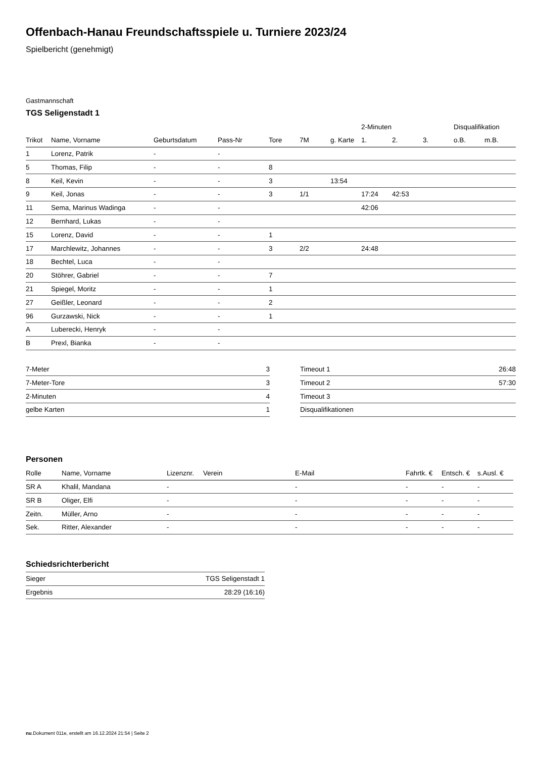Offenbach-Hanau Freundschaftsspiele u. Turniere 2023/24
Spielbericht (genehmigt)
Gastmannschaft
TGS Seligenstadt 1
| | | | | | | | 2-Minuten | | | Disqualifikation | |
| --- | --- | --- | --- | --- | --- | --- | --- | --- | --- | --- | --- |
| Trikot | Name, Vorname | Geburtsdatum | Pass-Nr | Tore | 7M | g. Karte | 1. | 2. | 3. | o.B. | m.B. |
| 1 | Lorenz, Patrik | - | - | | | | | | | | |
| 5 | Thomas, Filip | - | - | 8 | | | | | | | |
| 8 | Keil, Kevin | - | - | 3 | | 13:54 | | | | | |
| 9 | Keil, Jonas | - | - | 3 | 1/1 | | 17:24 | 42:53 | | | |
| 11 | Sema, Marinus Wadinga | - | - | | | | 42:06 | | | | |
| 12 | Bernhard, Lukas | - | - | | | | | | | | |
| 15 | Lorenz, David | - | - | 1 | | | | | | | |
| 17 | Marchlewitz, Johannes | - | - | 3 | 2/2 | | 24:48 | | | | |
| 18 | Bechtel, Luca | - | - | | | | | | | | |
| 20 | Stöhrer, Gabriel | - | - | 7 | | | | | | | |
| 21 | Spiegel, Moritz | - | - | 1 | | | | | | | |
| 27 | Geißler, Leonard | - | - | 2 | | | | | | | |
| 96 | Gurzawski, Nick | - | - | 1 | | | | | | | |
| A | Luberecki, Henryk | - | - | | | | | | | | |
| B | Prexl, Bianka | - | - | | | | | | | | |
| 7-Meter | 3 |
| 7-Meter-Tore | 3 |
| 2-Minuten | 4 |
| gelbe Karten | 1 |
| Timeout 1 | 26:48 |
| Timeout 2 | 57:30 |
| Timeout 3 | |
| Disqualifikationen | |
Personen
| Rolle | Name, Vorname | Lizenznr. | Verein | E-Mail | Fahrtk. € | Entsch. € | s.Ausl. € |
| --- | --- | --- | --- | --- | --- | --- | --- |
| SR A | Khalil, Mandana | - | | - | - | - | - |
| SR B | Oliger, Elfi | - | | - | - | - | - |
| Zeitn. | Müller, Arno | - | | - | - | - | - |
| Sek. | Ritter, Alexander | - | | - | - | - | - |
Schiedsrichterbericht
| Sieger | TGS Seligenstadt 1 |
| Ergebnis | 28:29 (16:16) |
nu.Dokument 011e, erstellt am 16.12.2024 21:54 | Seite 2